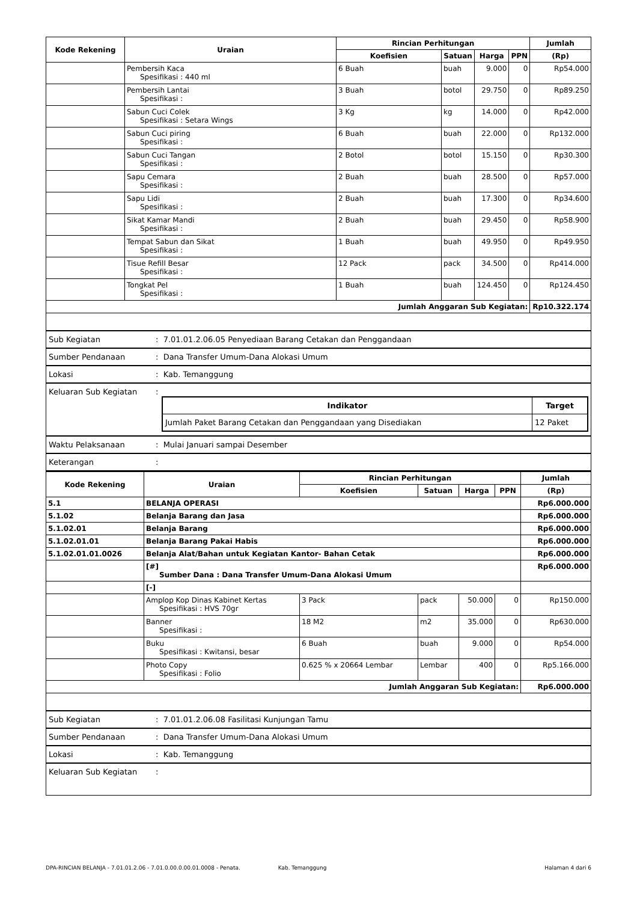| Kode Rekening | Uraian | Rincian Perhitungan | | | | Jumlah |
| --- | --- | --- | --- | --- | --- | --- |
| | | Koefisien | Satuan | Harga | PPN | (Rp) |
| | Pembersih Kaca Spesifikasi : 440 ml | 6 Buah | buah | 9.000 | 0 | Rp54.000 |
| | Pembersih Lantai Spesifikasi : | 3 Buah | botol | 29.750 | 0 | Rp89.250 |
| | Sabun Cuci Colek Spesifikasi : Setara Wings | 3 Kg | kg | 14.000 | 0 | Rp42.000 |
| | Sabun Cuci piring Spesifikasi : | 6 Buah | buah | 22.000 | 0 | Rp132.000 |
| | Sabun Cuci Tangan Spesifikasi : | 2 Botol | botol | 15.150 | 0 | Rp30.300 |
| | Sapu Cemara Spesifikasi : | 2 Buah | buah | 28.500 | 0 | Rp57.000 |
| | Sapu Lidi Spesifikasi : | 2 Buah | buah | 17.300 | 0 | Rp34.600 |
| | Sikat Kamar Mandi Spesifikasi : | 2 Buah | buah | 29.450 | 0 | Rp58.900 |
| | Tempat Sabun dan Sikat Spesifikasi : | 1 Buah | buah | 49.950 | 0 | Rp49.950 |
| | Tisue Refill Besar Spesifikasi : | 12 Pack | pack | 34.500 | 0 | Rp414.000 |
| | Tongkat Pel Spesifikasi : | 1 Buah | buah | 124.450 | 0 | Rp124.450 |
| Jumlah Anggaran Sub Kegiatan: | | | | | | Rp10.322.174 |
| Sub Kegiatan | : 7.01.01.2.06.05 Penyediaan Barang Cetakan dan Penggandaan |
| Sumber Pendanaan | : Dana Transfer Umum-Dana Alokasi Umum |
| Lokasi | : Kab. Temanggung |
| Keluaran Sub Kegiatan | : / Indikator / Target / / --- / --- / / Jumlah Paket Barang Cetakan dan Penggandaan yang Disediakan / 12 Paket / |
| Waktu Pelaksanaan | : Mulai Januari sampai Desember |
| Keterangan | : |
| Kode Rekening | Uraian | Rincian Perhitungan | | | | Jumlah |
| --- | --- | --- | --- | --- | --- | --- |
| | | Koefisien | Satuan | Harga | PPN | (Rp) |
| 5.1 | BELANJA OPERASI | | | | | Rp6.000.000 |
| 5.1.02 | Belanja Barang dan Jasa | | | | | Rp6.000.000 |
| 5.1.02.01 | Belanja Barang | | | | | Rp6.000.000 |
| 5.1.02.01.01 | Belanja Barang Pakai Habis | | | | | Rp6.000.000 |
| 5.1.02.01.01.0026 | Belanja Alat/Bahan untuk Kegiatan Kantor- Bahan Cetak | | | | | Rp6.000.000 |
| | [#] Sumber Dana : Dana Transfer Umum-Dana Alokasi Umum | | | | | Rp6.000.000 |
| | [-] | | | | | |
| | Amplop Kop Dinas Kabinet Kertas Spesifikasi : HVS 70gr | 3 Pack | pack | 50.000 | 0 | Rp150.000 |
| | Banner Spesifikasi : | 18 M2 | m2 | 35.000 | 0 | Rp630.000 |
| | Buku Spesifikasi : Kwitansi, besar | 6 Buah | buah | 9.000 | 0 | Rp54.000 |
| | Photo Copy Spesifikasi : Folio | 0.625 % x 20664 Lembar | Lembar | 400 | 0 | Rp5.166.000 |
| Jumlah Anggaran Sub Kegiatan: | | | | | | Rp6.000.000 |
| Sub Kegiatan | : 7.01.01.2.06.08 Fasilitasi Kunjungan Tamu |
| Sumber Pendanaan | : Dana Transfer Umum-Dana Alokasi Umum |
| Lokasi | : Kab. Temanggung |
| Keluaran Sub Kegiatan | : |
DPA-RINCIAN BELANJA - 7.01.01.2.06 - 7.01.0.00.0.00.01.0008 - Penata. Kab. Temanggung Halaman 4 dari 6